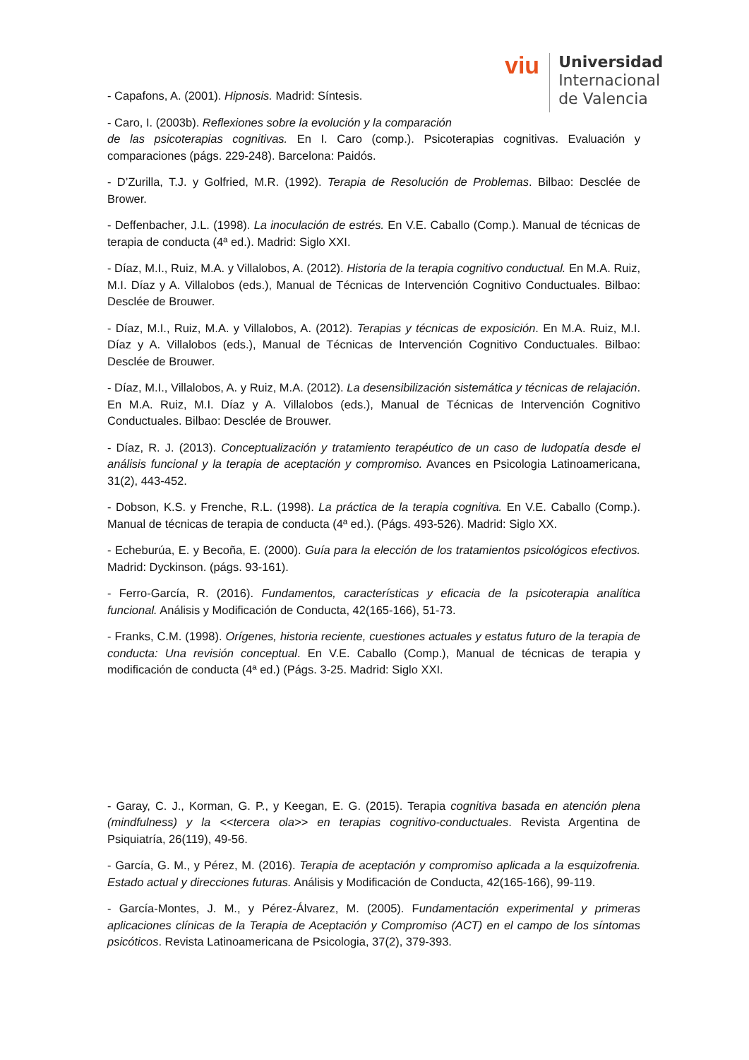viu
Universidad
Internacional
de Valencia
- Capafons, A. (2001). Hipnosis. Madrid: Síntesis.
- Caro, I. (2003b). Reflexiones sobre la evolución y la comparación
de las psicoterapias cognitivas. En I. Caro (comp.). Psicoterapias cognitivas. Evaluación y comparaciones (págs. 229-248). Barcelona: Paidós.
- D’Zurilla, T.J. y Golfried, M.R. (1992). Terapia de Resolución de Problemas. Bilbao: Desclée de Brower.
- Deffenbacher, J.L. (1998). La inoculación de estrés. En V.E. Caballo (Comp.). Manual de técnicas de terapia de conducta (4ª ed.). Madrid: Siglo XXI.
- Díaz, M.I., Ruiz, M.A. y Villalobos, A. (2012). Historia de la terapia cognitivo conductual. En M.A. Ruiz, M.I. Díaz y A. Villalobos (eds.), Manual de Técnicas de Intervención Cognitivo Conductuales. Bilbao: Desclée de Brouwer.
- Díaz, M.I., Ruiz, M.A. y Villalobos, A. (2012). Terapias y técnicas de exposición. En M.A. Ruiz, M.I. Díaz y A. Villalobos (eds.), Manual de Técnicas de Intervención Cognitivo Conductuales. Bilbao: Desclée de Brouwer.
- Díaz, M.I., Villalobos, A. y Ruiz, M.A. (2012). La desensibilización sistemática y técnicas de relajación. En M.A. Ruiz, M.I. Díaz y A. Villalobos (eds.), Manual de Técnicas de Intervención Cognitivo Conductuales. Bilbao: Desclée de Brouwer.
- Díaz, R. J. (2013). Conceptualización y tratamiento terapéutico de un caso de ludopatía desde el análisis funcional y la terapia de aceptación y compromiso. Avances en Psicologia Latinoamericana, 31(2), 443-452.
- Dobson, K.S. y Frenche, R.L. (1998). La práctica de la terapia cognitiva. En V.E. Caballo (Comp.). Manual de técnicas de terapia de conducta (4ª ed.). (Págs. 493-526). Madrid: Siglo XX.
- Echeburúa, E. y Becoña, E. (2000). Guía para la elección de los tratamientos psicológicos efectivos. Madrid: Dyckinson. (págs. 93-161).
- Ferro-García, R. (2016). Fundamentos, características y eficacia de la psicoterapia analítica funcional. Análisis y Modificación de Conducta, 42(165-166), 51-73.
- Franks, C.M. (1998). Orígenes, historia reciente, cuestiones actuales y estatus futuro de la terapia de conducta: Una revisión conceptual. En V.E. Caballo (Comp.), Manual de técnicas de terapia y modificación de conducta (4ª ed.) (Págs. 3-25. Madrid: Siglo XXI.
- Garay, C. J., Korman, G. P., y Keegan, E. G. (2015). Terapia cognitiva basada en atención plena (mindfulness) y la <<tercera ola>> en terapias cognitivo-conductuales. Revista Argentina de Psiquiatría, 26(119), 49-56.
- García, G. M., y Pérez, M. (2016). Terapia de aceptación y compromiso aplicada a la esquizofrenia. Estado actual y direcciones futuras. Análisis y Modificación de Conducta, 42(165-166), 99-119.
- García-Montes, J. M., y Pérez-Álvarez, M. (2005). Fundamentación experimental y primeras aplicaciones clínicas de la Terapia de Aceptación y Compromiso (ACT) en el campo de los síntomas psicóticos. Revista Latinoamericana de Psicologia, 37(2), 379-393.